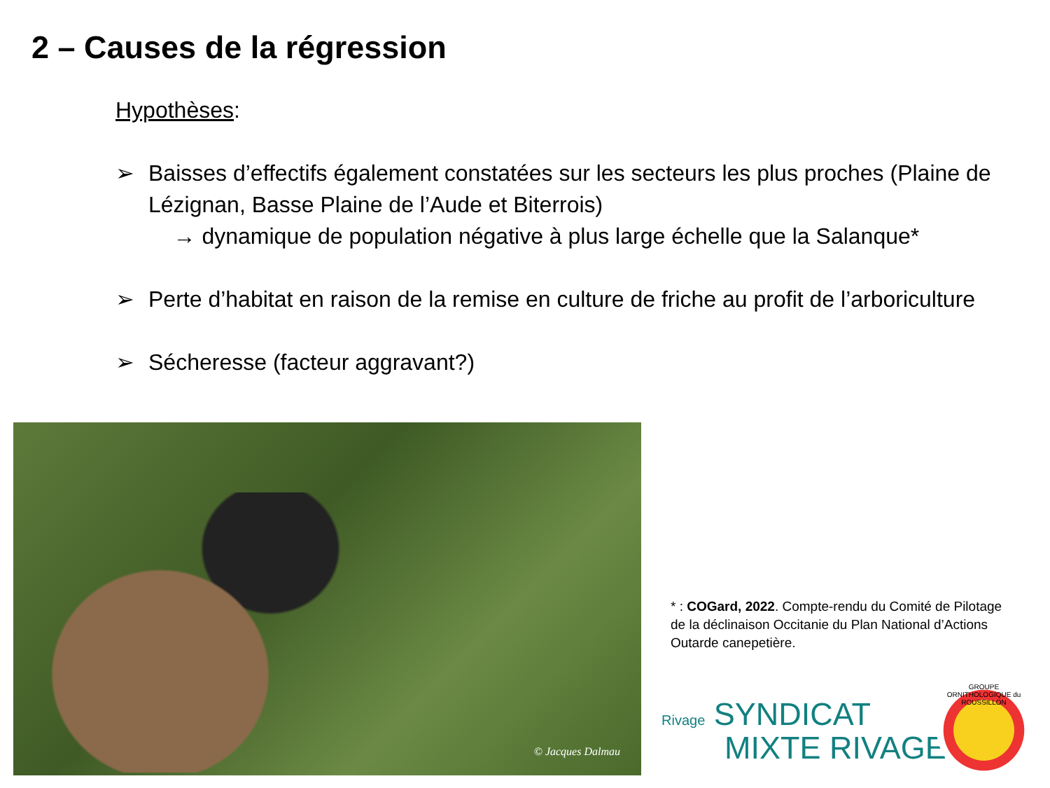2 – Causes de la régression
Hypothèses:
➢ Baisses d’effectifs également constatées sur les secteurs les plus proches (Plaine de Lézignan, Basse Plaine de l’Aude et Biterrois)
→ dynamique de population négative à plus large échelle que la Salanque*
➢ Perte d’habitat en raison de la remise en culture de friche au profit de l’arboriculture
➢ Sécheresse (facteur aggravant?)
© Jacques Dalmau
* : COGard, 2022. Compte-rendu du Comité de Pilotage de la déclinaison Occitanie du Plan National d’Actions Outarde canepetière.
Rivage SYNDICAT
MIXTE RIVAGE
GROUPE ORNITHOLOGIQUE du ROUSSILLON